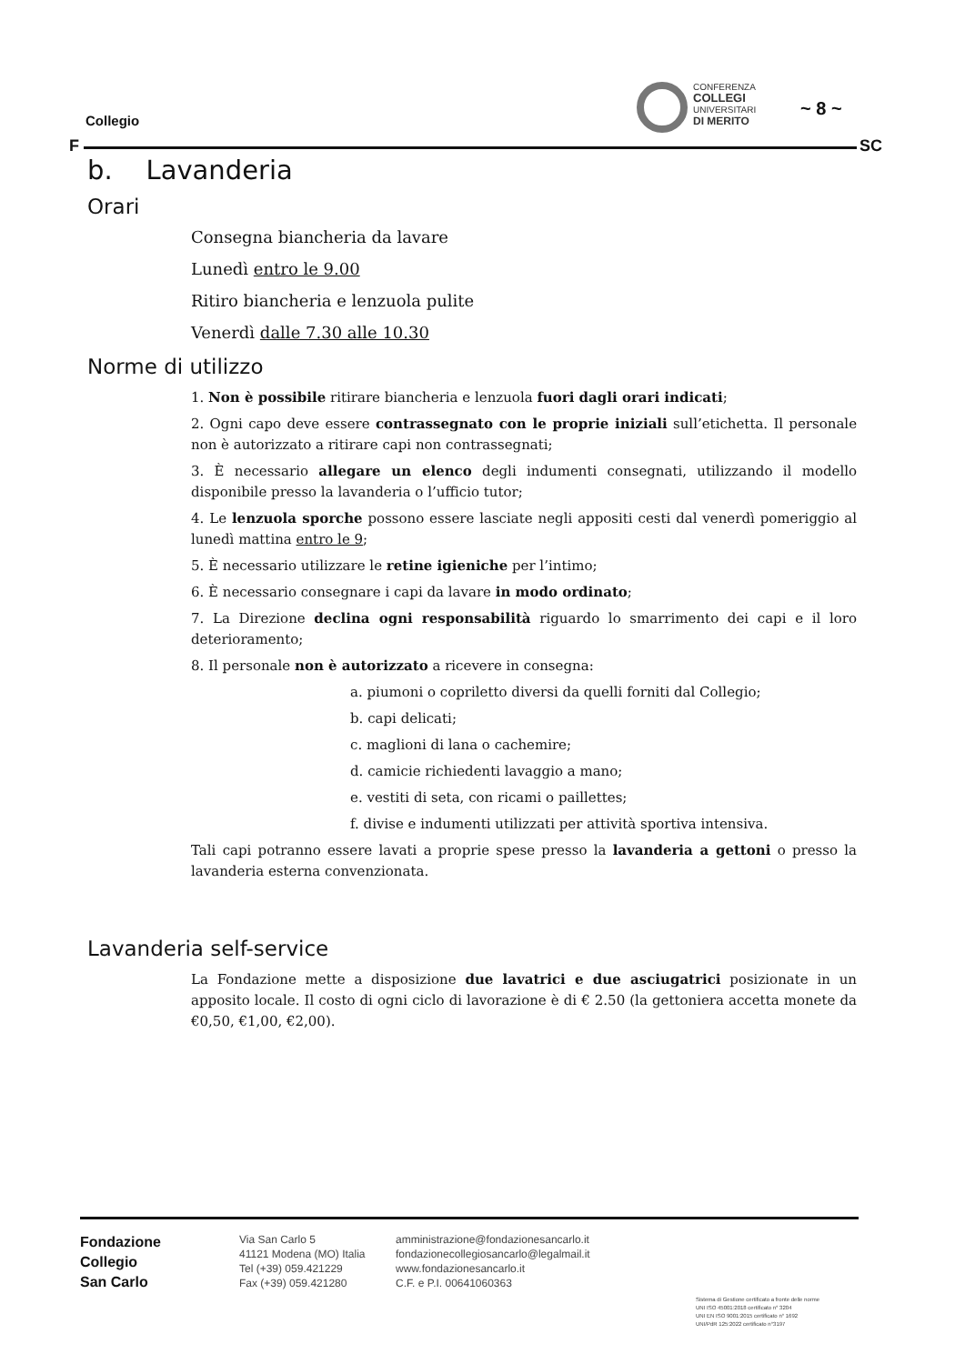Collegio
F SC
CONFERENZA
COLLEGI
UNIVERSITARI
DI MERITO
~ 8 ~
b. Lavanderia
Orari
Consegna biancheria da lavare
Lunedì entro le 9.00
Ritiro biancheria e lenzuola pulite
Venerdì dalle 7.30 alle 10.30
Norme di utilizzo
1. Non è possibile ritirare biancheria e lenzuola fuori dagli orari indicati;
2. Ogni capo deve essere contrassegnato con le proprie iniziali sull’etichetta. Il personale non è autorizzato a ritirare capi non contrassegnati;
3. È necessario allegare un elenco degli indumenti consegnati, utilizzando il modello disponibile presso la lavanderia o l’ufficio tutor;
4. Le lenzuola sporche possono essere lasciate negli appositi cesti dal venerdì pomeriggio al lunedì mattina entro le 9;
5. È necessario utilizzare le retine igieniche per l’intimo;
6. È necessario consegnare i capi da lavare in modo ordinato;
7. La Direzione declina ogni responsabilità riguardo lo smarrimento dei capi e il loro deterioramento;
8. Il personale non è autorizzato a ricevere in consegna:
a. piumoni o copriletto diversi da quelli forniti dal Collegio;
b. capi delicati;
c. maglioni di lana o cachemire;
d. camicie richiedenti lavaggio a mano;
e. vestiti di seta, con ricami o paillettes;
f. divise e indumenti utilizzati per attività sportiva intensiva.
Tali capi potranno essere lavati a proprie spese presso la lavanderia a gettoni o presso la lavanderia esterna convenzionata.
Lavanderia self-service
La Fondazione mette a disposizione due lavatrici e due asciugatrici posizionate in un apposito locale. Il costo di ogni ciclo di lavorazione è di € 2.50 (la gettoniera accetta monete da €0,50, €1,00, €2,00).
Fondazione
Collegio
San Carlo
Via San Carlo 5
41121 Modena (MO) Italia
Tel (+39) 059.421229
Fax (+39) 059.421280
amministrazione@fondazionesancarlo.it
fondazionecollegiosancarlo@legalmail.it
www.fondazionesancarlo.it
C.F. e P.I. 00641060363
Sistema di Gestione certificato a fronte delle norme
UNI ISO 45001:2018 certificato n° 3204
UNI EN ISO 9001:2015 certificato n° 1692
UNI/PdR 125:2022 certificato n°3197